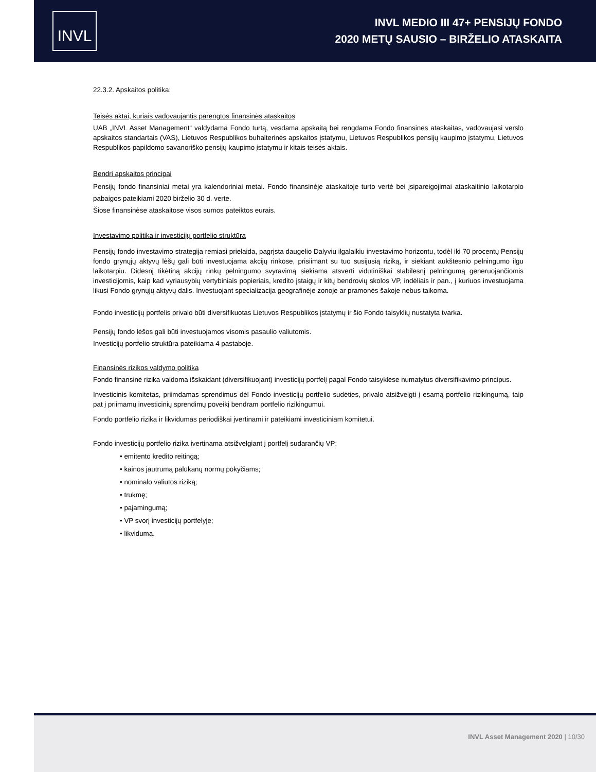INVL
INVL MEDIO III 47+ PENSIJŲ FONDO
2020 METŲ SAUSIO – BIRŽELIO ATASKAITA
22.3.2. Apskaitos politika:
Teisės aktai, kuriais vadovaujantis parengtos finansinės ataskaitos
UAB „INVL Asset Management“ valdydama Fondo turtą, vesdama apskaitą bei rengdama Fondo finansines ataskaitas, vadovaujasi verslo apskaitos standartais (VAS), Lietuvos Respublikos buhalterinės apskaitos įstatymu, Lietuvos Respublikos pensijų kaupimo įstatymu, Lietuvos Respublikos papildomo savanoriško pensijų kaupimo įstatymu ir kitais teisės aktais.
Bendri apskaitos principai
Pensijų fondo finansiniai metai yra kalendoriniai metai. Fondo finansinėje ataskaitoje turto vertė bei įsipareigojimai ataskaitinio laikotarpio pabaigos pateikiami 2020 birželio 30 d. verte.
Šiose finansinėse ataskaitose visos sumos pateiktos eurais.
Investavimo politika ir investicijų portfelio struktūra
Pensijų fondo investavimo strategija remiasi prielaida, pagrįsta daugelio Dalyvių ilgalaikiu investavimo horizontu, todėl iki 70 procentų Pensijų fondo grynųjų aktyvų lėšų gali būti investuojama akcijų rinkose, prisiimant su tuo susijusią riziką, ir siekiant aukštesnio pelningumo ilgu laikotarpiu. Didesnį tikėtiną akcijų rinkų pelningumo svyravimą siekiama atsverti vidutiniškai stabilesnį pelningumą generuojančiomis investicijomis, kaip kad vyriausybių vertybiniais popieriais, kredito įstaigų ir kitų bendrovių skolos VP, indėliais ir pan., į kuriuos investuojama likusi Fondo grynųjų aktyvų dalis. Investuojant specializacija geografinėje zonoje ar pramonės šakoje nebus taikoma.
Fondo investicijų portfelis privalo būti diversifikuotas Lietuvos Respublikos įstatymų ir šio Fondo taisyklių nustatyta tvarka.
Pensijų fondo lėšos gali būti investuojamos visomis pasaulio valiutomis.
Investicijų portfelio struktūra pateikiama 4 pastaboje.
Finansinės rizikos valdymo politika
Fondo finansinė rizika valdoma išskaidant (diversifikuojant) investicijų portfelį pagal Fondo taisyklėse numatytus diversifikavimo principus.
Investicinis komitetas, priimdamas sprendimus dėl Fondo investicijų portfelio sudėties, privalo atsižvelgti į esamą portfelio rizikingumą, taip pat į priimamų investicinių sprendimų poveikį bendram portfelio rizikingumui.
Fondo portfelio rizika ir likvidumas periodiškai įvertinami ir pateikiami investiciniam komitetui.
Fondo investicijų portfelio rizika įvertinama atsižvelgiant į portfelį sudarančių VP:
• emitento kredito reitingą;
• kainos jautrumą palūkanų normų pokyčiams;
• nominalo valiutos riziką;
• trukmę;
• pajamingumą;
• VP svorį investicijų portfelyje;
• likvidumą.
INVL Asset Management 2020 | 10/30